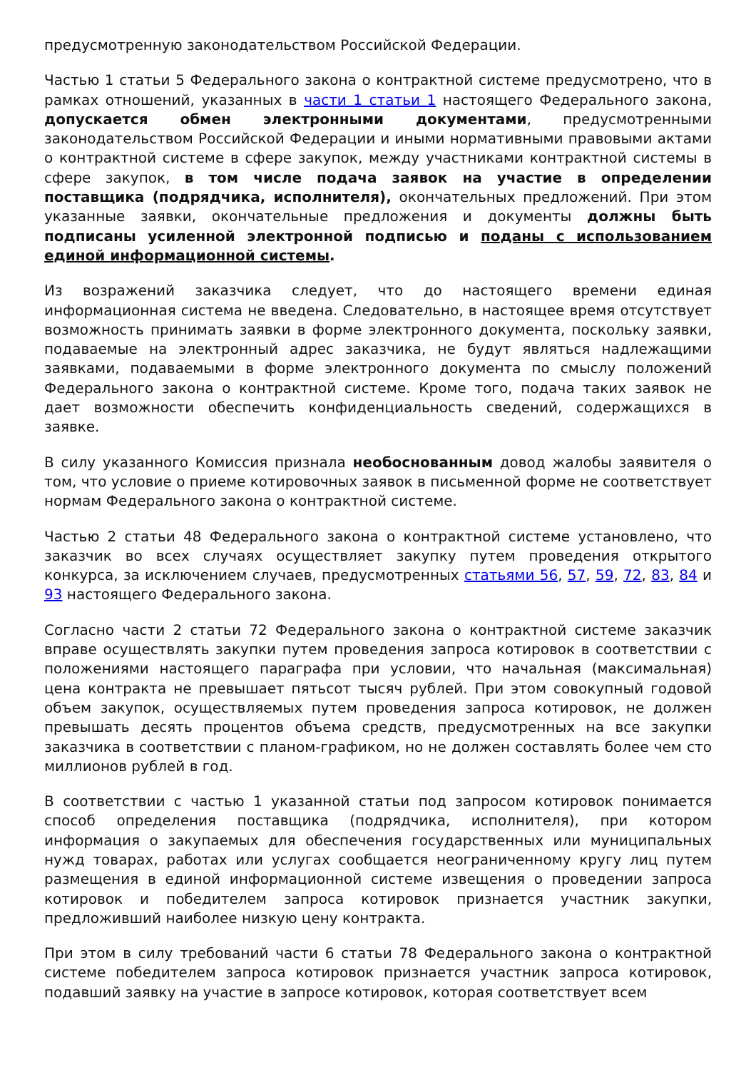предусмотренную законодательством Российской Федерации.
Частью 1 статьи 5 Федерального закона о контрактной системе предусмотрено, что в рамках отношений, указанных в части 1 статьи 1 настоящего Федерального закона, допускается обмен электронными документами, предусмотренными законодательством Российской Федерации и иными нормативными правовыми актами о контрактной системе в сфере закупок, между участниками контрактной системы в сфере закупок, в том числе подача заявок на участие в определении поставщика (подрядчика, исполнителя), окончательных предложений. При этом указанные заявки, окончательные предложения и документы должны быть подписаны усиленной электронной подписью и поданы с использованием единой информационной системы.
Из возражений заказчика следует, что до настоящего времени единая информационная система не введена. Следовательно, в настоящее время отсутствует возможность принимать заявки в форме электронного документа, поскольку заявки, подаваемые на электронный адрес заказчика, не будут являться надлежащими заявками, подаваемыми в форме электронного документа по смыслу положений Федерального закона о контрактной системе. Кроме того, подача таких заявок не дает возможности обеспечить конфиденциальность сведений, содержащихся в заявке.
В силу указанного Комиссия признала необоснованным довод жалобы заявителя о том, что условие о приеме котировочных заявок в письменной форме не соответствует нормам Федерального закона о контрактной системе.
Частью 2 статьи 48 Федерального закона о контрактной системе установлено, что заказчик во всех случаях осуществляет закупку путем проведения открытого конкурса, за исключением случаев, предусмотренных статьями 56, 57, 59, 72, 83, 84 и 93 настоящего Федерального закона.
Согласно части 2 статьи 72 Федерального закона о контрактной системе заказчик вправе осуществлять закупки путем проведения запроса котировок в соответствии с положениями настоящего параграфа при условии, что начальная (максимальная) цена контракта не превышает пятьсот тысяч рублей. При этом совокупный годовой объем закупок, осуществляемых путем проведения запроса котировок, не должен превышать десять процентов объема средств, предусмотренных на все закупки заказчика в соответствии с планом-графиком, но не должен составлять более чем сто миллионов рублей в год.
В соответствии с частью 1 указанной статьи под запросом котировок понимается способ определения поставщика (подрядчика, исполнителя), при котором информация о закупаемых для обеспечения государственных или муниципальных нужд товарах, работах или услугах сообщается неограниченному кругу лиц путем размещения в единой информационной системе извещения о проведении запроса котировок и победителем запроса котировок признается участник закупки, предложивший наиболее низкую цену контракта.
При этом в силу требований части 6 статьи 78 Федерального закона о контрактной системе победителем запроса котировок признается участник запроса котировок, подавший заявку на участие в запросе котировок, которая соответствует всем